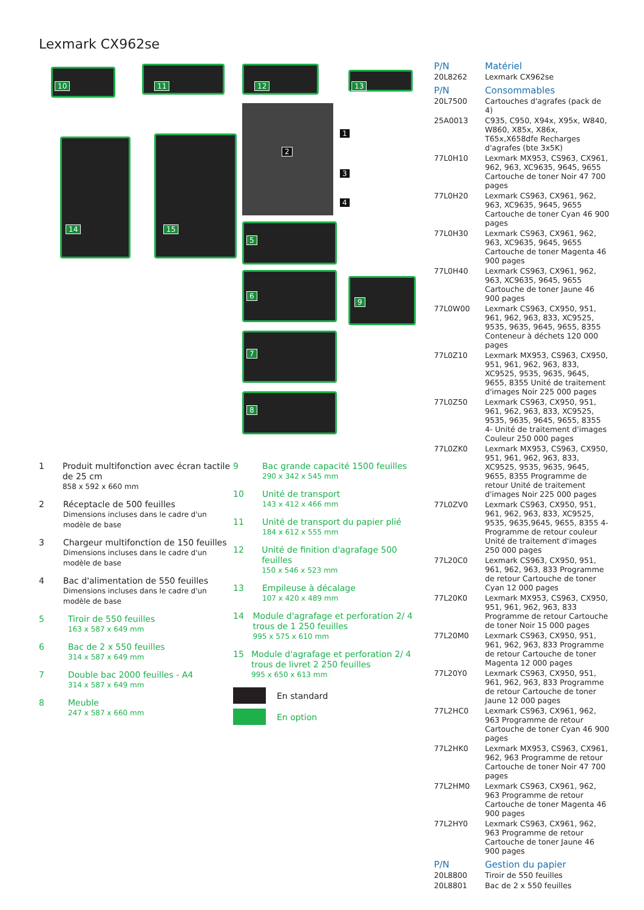Lexmark CX962se
10 11 12 13
14 15
1
2
3
4
5
6
9
7
8
1
Produit multifonction avec écran tactile de 25 cm
858 x 592 x 660 mm
2
Réceptacle de 500 feuilles
Dimensions incluses dans le cadre d'un modèle de base
3
Chargeur multifonction de 150 feuilles
Dimensions incluses dans le cadre d'un modèle de base
4
Bac d'alimentation de 550 feuilles
Dimensions incluses dans le cadre d'un modèle de base
5
Tiroir de 550 feuilles
163 x 587 x 649 mm
6
Bac de 2 x 550 feuilles
314 x 587 x 649 mm
7
Double bac 2000 feuilles - A4
314 x 587 x 649 mm
8
Meuble
247 x 587 x 660 mm
9
Bac grande capacité 1500 feuilles
290 x 342 x 545 mm
10
Unité de transport
143 x 412 x 466 mm
11
Unité de transport du papier plié
184 x 612 x 555 mm
12
Unité de finition d'agrafage 500 feuilles
150 x 546 x 523 mm
13
Empileuse à décalage
107 x 420 x 489 mm
14
Module d'agrafage et perforation 2/ 4 trous de 1 250 feuilles
995 x 575 x 610 mm
15
Module d'agrafage et perforation 2/ 4 trous de livret 2 250 feuilles
995 x 650 x 613 mm
En standard
En option
| P/N | Matériel |
| --- | --- |
| 20L8262 | Lexmark CX962se |
| P/N | Consommables |
| 20L7500 | Cartouches d'agrafes (pack de 4) |
| 25A0013 | C935, C950, X94x, X95x, W840, W860, X85x, X86x, T65x,X658dfe Recharges d'agrafes (bte 3x5K) |
| 77L0H10 | Lexmark MX953, CS963, CX961, 962, 963, XC9635, 9645, 9655 Cartouche de toner Noir 47 700 pages |
| 77L0H20 | Lexmark CS963, CX961, 962, 963, XC9635, 9645, 9655 Cartouche de toner Cyan 46 900 pages |
| 77L0H30 | Lexmark CS963, CX961, 962, 963, XC9635, 9645, 9655 Cartouche de toner Magenta 46 900 pages |
| 77L0H40 | Lexmark CS963, CX961, 962, 963, XC9635, 9645, 9655 Cartouche de toner Jaune 46 900 pages |
| 77L0W00 | Lexmark CS963, CX950, 951, 961, 962, 963, 833, XC9525, 9535, 9635, 9645, 9655, 8355 Conteneur à déchets 120 000 pages |
| 77L0Z10 | Lexmark MX953, CS963, CX950, 951, 961, 962, 963, 833, XC9525, 9535, 9635, 9645, 9655, 8355 Unité de traitement d'images Noir 225 000 pages |
| 77L0Z50 | Lexmark CS963, CX950, 951, 961, 962, 963, 833, XC9525, 9535, 9635, 9645, 9655, 8355 4- Unité de traitement d'images Couleur 250 000 pages |
| 77L0ZK0 | Lexmark MX953, CS963, CX950, 951, 961, 962, 963, 833, XC9525, 9535, 9635, 9645, 9655, 8355 Programme de retour Unité de traitement d'images Noir 225 000 pages |
| 77L0ZV0 | Lexmark CS963, CX950, 951, 961, 962, 963, 833, XC9525, 9535, 9635,9645, 9655, 8355 4- Programme de retour couleur Unité de traitement d'images 250 000 pages |
| 77L20C0 | Lexmark CS963, CX950, 951, 961, 962, 963, 833 Programme de retour Cartouche de toner Cyan 12 000 pages |
| 77L20K0 | Lexmark MX953, CS963, CX950, 951, 961, 962, 963, 833 Programme de retour Cartouche de toner Noir 15 000 pages |
| 77L20M0 | Lexmark CS963, CX950, 951, 961, 962, 963, 833 Programme de retour Cartouche de toner Magenta 12 000 pages |
| 77L20Y0 | Lexmark CS963, CX950, 951, 961, 962, 963, 833 Programme de retour Cartouche de toner Jaune 12 000 pages |
| 77L2HC0 | Lexmark CS963, CX961, 962, 963 Programme de retour Cartouche de toner Cyan 46 900 pages |
| 77L2HK0 | Lexmark MX953, CS963, CX961, 962, 963 Programme de retour Cartouche de toner Noir 47 700 pages |
| 77L2HM0 | Lexmark CS963, CX961, 962, 963 Programme de retour Cartouche de toner Magenta 46 900 pages |
| 77L2HY0 | Lexmark CS963, CX961, 962, 963 Programme de retour Cartouche de toner Jaune 46 900 pages |
| P/N | Gestion du papier |
| 20L8800 | Tiroir de 550 feuilles |
| 20L8801 | Bac de 2 x 550 feuilles |